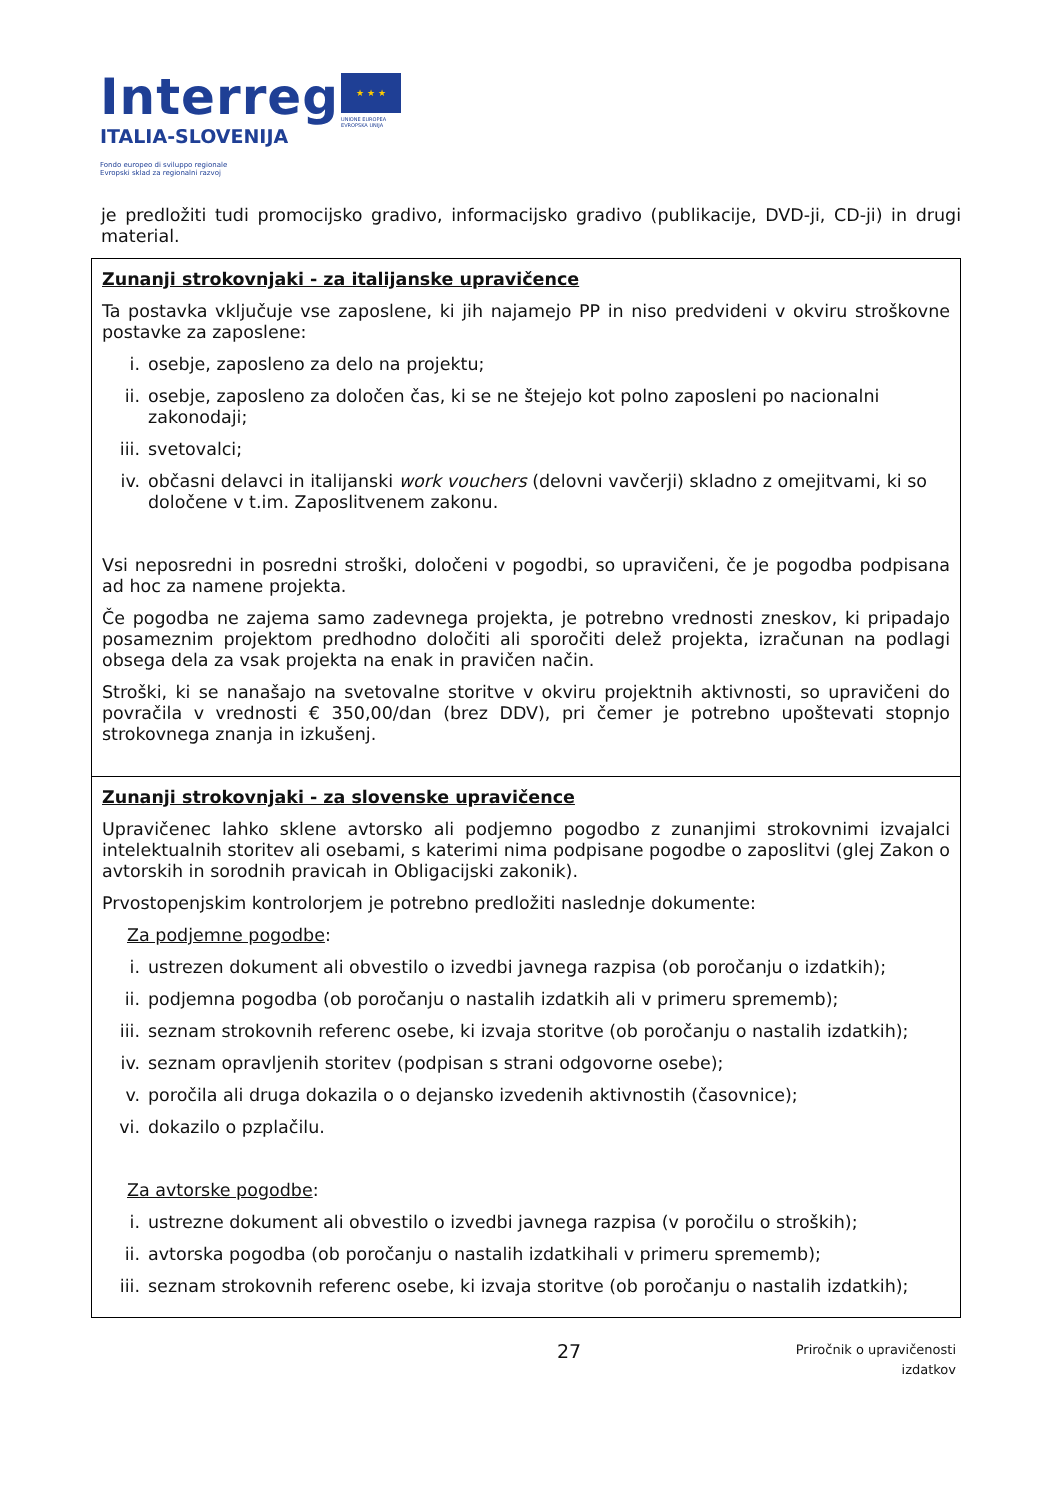Interreg
ITALIA-SLOVENIJA
Fondo europeo di sviluppo regionale
Evropski sklad za regionalni razvoj
★ ★ ★
UNIONE EUROPEA
EVROPSKA UNIJA
je predložiti tudi promocijsko gradivo, informacijsko gradivo (publikacije, DVD-ji, CD-ji) in drugi material.
| Zunanji strokovnjaki - za italijanske upravičence Ta postavka vključuje vse zaposlene, ki jih najamejo PP in niso predvideni v okviru stroškovne postavke za zaposlene: i. osebje, zaposleno za delo na projektu; ii. osebje, zaposleno za določen čas, ki se ne štejejo kot polno zaposleni po nacionalni zakonodaji; iii. svetovalci; iv. občasni delavci in italijanski work vouchers (delovni vavčerji) skladno z omejitvami, ki so določene v t.im. Zaposlitvenem zakonu. Vsi neposredni in posredni stroški, določeni v pogodbi, so upravičeni, če je pogodba podpisana ad hoc za namene projekta. Če pogodba ne zajema samo zadevnega projekta, je potrebno vrednosti zneskov, ki pripadajo posameznim projektom predhodno določiti ali sporočiti delež projekta, izračunan na podlagi obsega dela za vsak projekta na enak in pravičen način. Stroški, ki se nanašajo na svetovalne storitve v okviru projektnih aktivnosti, so upravičeni do povračila v vrednosti € 350,00/dan (brez DDV), pri čemer je potrebno upoštevati stopnjo strokovnega znanja in izkušenj. |
| Zunanji strokovnjaki - za slovenske upravičence Upravičenec lahko sklene avtorsko ali podjemno pogodbo z zunanjimi strokovnimi izvajalci intelektualnih storitev ali osebami, s katerimi nima podpisane pogodbe o zaposlitvi (glej Zakon o avtorskih in sorodnih pravicah in Obligacijski zakonik). Prvostopenjskim kontrolorjem je potrebno predložiti naslednje dokumente: Za podjemne pogodbe : i. ustrezen dokument ali obvestilo o izvedbi javnega razpisa (ob poročanju o izdatkih); ii. podjemna pogodba (ob poročanju o nastalih izdatkih ali v primeru sprememb); iii. seznam strokovnih referenc osebe, ki izvaja storitve (ob poročanju o nastalih izdatkih); iv. seznam opravljenih storitev (podpisan s strani odgovorne osebe); v. poročila ali druga dokazila o o dejansko izvedenih aktivnostih (časovnice); vi. dokazilo o pzplačilu. Za avtorske pogodbe : i. ustrezne dokument ali obvestilo o izvedbi javnega razpisa (v poročilu o stroških); ii. avtorska pogodba (ob poročanju o nastalih izdatkihali v primeru sprememb); iii. seznam strokovnih referenc osebe, ki izvaja storitve (ob poročanju o nastalih izdatkih); |
27
Priročnik o upravičenosti
izdatkov